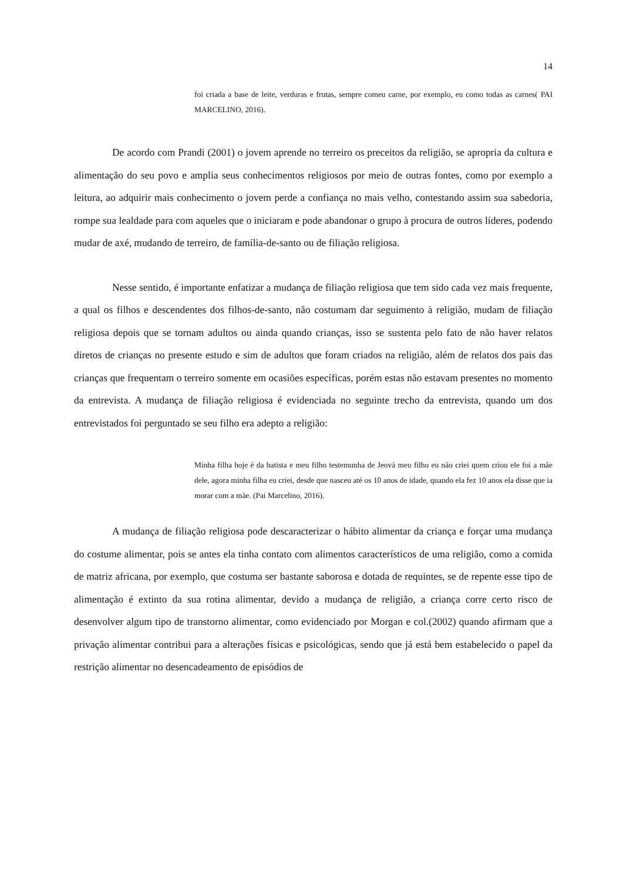14
foi criada a base de leite, verduras e frutas, sempre comeu carne, por exemplo, eu como todas as carnes( PAI MARCELINO, 2016).
De acordo com Prandi (2001) o jovem aprende no terreiro os preceitos da religião, se apropria da cultura e alimentação do seu povo e amplia seus conhecimentos religiosos por meio de outras fontes, como por exemplo a leitura, ao adquirir mais conhecimento o jovem perde a confiança no mais velho, contestando assim sua sabedoria, rompe sua lealdade para com aqueles que o iniciaram e pode abandonar o grupo à procura de outros líderes, podendo mudar de axé, mudando de terreiro, de família-de-santo ou de filiação religiosa.
Nesse sentido, é importante enfatizar a mudança de filiação religiosa que tem sido cada vez mais frequente, a qual os filhos e descendentes dos filhos-de-santo, não costumam dar seguimento à religião, mudam de filiação religiosa depois que se tornam adultos ou ainda quando crianças, isso se sustenta pelo fato de não haver relatos diretos de crianças no presente estudo e sim de adultos que foram criados na religião, além de relatos dos pais das crianças que frequentam o terreiro somente em ocasiões específicas, porém estas não estavam presentes no momento da entrevista. A mudança de filiação religiosa é evidenciada no seguinte trecho da entrevista, quando um dos entrevistados foi perguntado se seu filho era adepto a religião:
Minha filha hoje é da batista e meu filho testemunha de Jeová meu filho eu não criei quem criou ele foi a mãe dele, agora minha filha eu criei, desde que nasceu até os 10 anos de idade, quando ela fez 10 anos ela disse que ia morar com a mãe. (Pai Marcelino, 2016).
A mudança de filiação religiosa pode descaracterizar o hábito alimentar da criança e forçar uma mudança do costume alimentar, pois se antes ela tinha contato com alimentos característicos de uma religião, como a comida de matriz africana, por exemplo, que costuma ser bastante saborosa e dotada de requintes, se de repente esse tipo de alimentação é extinto da sua rotina alimentar, devido a mudança de religião, a criança corre certo risco de desenvolver algum tipo de transtorno alimentar, como evidenciado por Morgan e col.(2002) quando afirmam que a privação alimentar contribui para a alterações físicas e psicológicas, sendo que já está bem estabelecido o papel da restrição alimentar no desencadeamento de episódios de